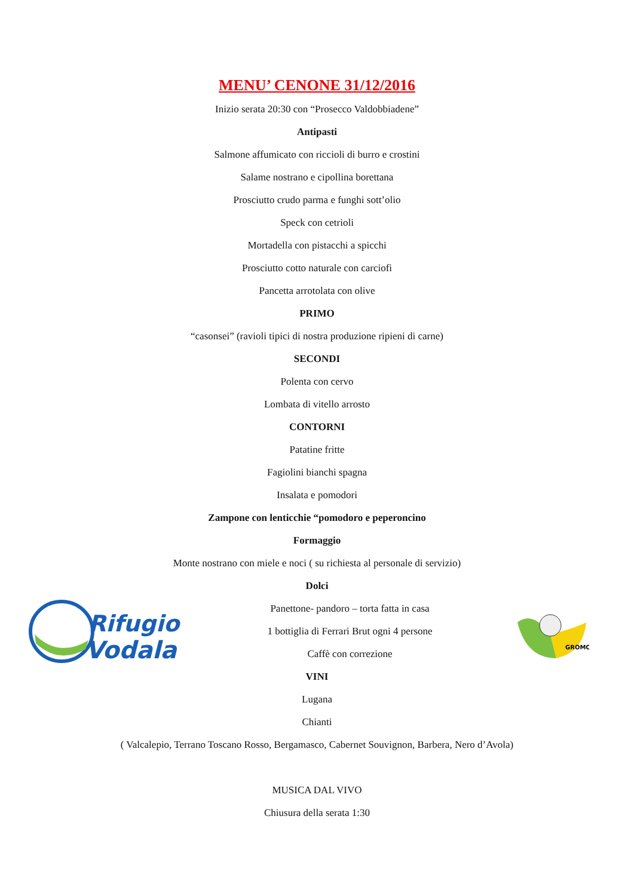MENU’ CENONE 31/12/2016
Inizio serata 20:30 con “Prosecco Valdobbiadene”
Antipasti
Salmone affumicato con riccioli di burro e crostini
Salame nostrano e cipollina borettana
Prosciutto crudo parma e funghi sott’olio
Speck con cetrioli
Mortadella con pistacchi a spicchi
Prosciutto cotto naturale con carciofi
Pancetta arrotolata con olive
PRIMO
“casonsei” (ravioli tipici di nostra produzione ripieni di carne)
SECONDI
Polenta con cervo
Lombata di vitello arrosto
CONTORNI
Patatine fritte
Fagiolini bianchi spagna
Insalata e pomodori
Zampone con lenticchie “pomodoro e peperoncino
Formaggio
Monte nostrano con miele e noci ( su richiesta al personale di servizio)
Dolci
Rifugio
Vodala
Panettone- pandoro – torta fatta in casa
1 bottiglia di Ferrari Brut ogni 4 persone
Caffè con correzione
GROMO
VINI
Lugana
Chianti
( Valcalepio, Terrano Toscano Rosso, Bergamasco, Cabernet Souvignon, Barbera, Nero d’Avola)
MUSICA DAL VIVO
Chiusura della serata 1:30